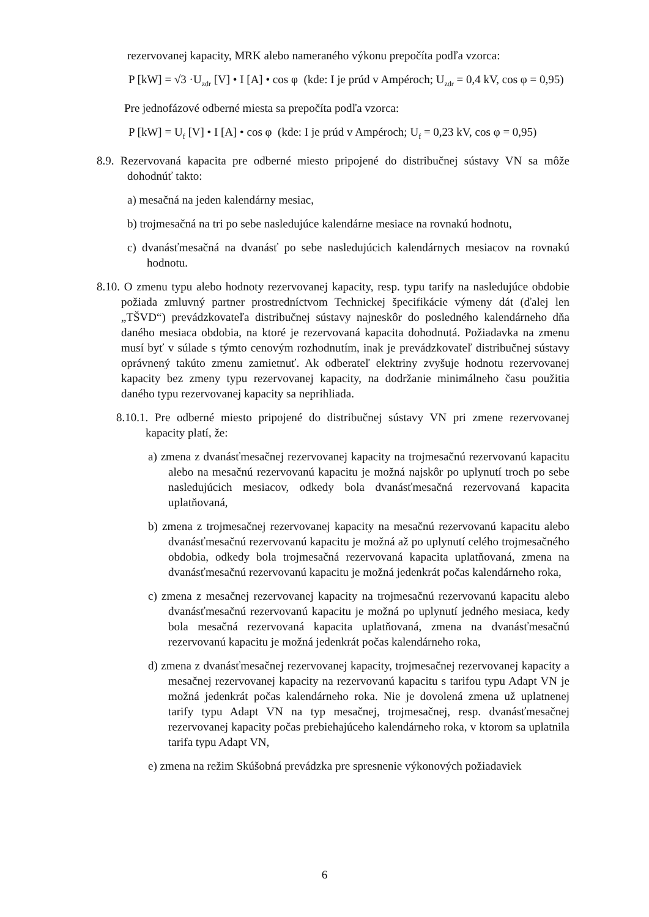rezervovanej kapacity, MRK alebo nameraného výkonu prepočíta podľa vzorca:
P [kW] = √3 ·U<sub>zdr</sub> [V] • I [A] • cos φ (kde: I je prúd v Ampéroch; U<sub>zdr</sub> = 0,4 kV, cos φ = 0,95)
Pre jednofázové odberné miesta sa prepočíta podľa vzorca:
P [kW] = U<sub>f</sub> [V] • I [A] • cos φ (kde: I je prúd v Ampéroch; U<sub>f</sub> = 0,23 kV, cos φ = 0,95)
8.9. Rezervovaná kapacita pre odberné miesto pripojené do distribučnej sústavy VN sa môže dohodnúť takto:
a) mesačná na jeden kalendárny mesiac,
b) trojmesačná na tri po sebe nasledujúce kalendárne mesiace na rovnakú hodnotu,
c) dvanásťmesačná na dvanásť po sebe nasledujúcich kalendárnych mesiacov na rovnakú hodnotu.
8.10. O zmenu typu alebo hodnoty rezervovanej kapacity, resp. typu tarify na nasledujúce obdobie požiada zmluvný partner prostredníctvom Technickej špecifikácie výmeny dát (ďalej len „TŠVD“) prevádzkovateľa distribučnej sústavy najneskôr do posledného kalendárneho dňa daného mesiaca obdobia, na ktoré je rezervovaná kapacita dohodnutá. Požiadavka na zmenu musí byť v súlade s týmto cenovým rozhodnutím, inak je prevádzkovateľ distribučnej sústavy oprávnený takúto zmenu zamietnuť. Ak odberateľ elektriny zvyšuje hodnotu rezervovanej kapacity bez zmeny typu rezervovanej kapacity, na dodržanie minimálneho času použitia daného typu rezervovanej kapacity sa neprihliada.
8.10.1. Pre odberné miesto pripojené do distribučnej sústavy VN pri zmene rezervovanej kapacity platí, že:
a) zmena z dvanásťmesačnej rezervovanej kapacity na trojmesačnú rezervovanú kapacitu alebo na mesačnú rezervovanú kapacitu je možná najskôr po uplynutí troch po sebe nasledujúcich mesiacov, odkedy bola dvanásťmesačná rezervovaná kapacita uplatňovaná,
b) zmena z trojmesačnej rezervovanej kapacity na mesačnú rezervovanú kapacitu alebo dvanásťmesačnú rezervovanú kapacitu je možná až po uplynutí celého trojmesačného obdobia, odkedy bola trojmesačná rezervovaná kapacita uplatňovaná, zmena na dvanásťmesačnú rezervovanú kapacitu je možná jedenkrát počas kalendárneho roka,
c) zmena z mesačnej rezervovanej kapacity na trojmesačnú rezervovanú kapacitu alebo dvanásťmesačnú rezervovanú kapacitu je možná po uplynutí jedného mesiaca, kedy bola mesačná rezervovaná kapacita uplatňovaná, zmena na dvanásťmesačnú rezervovanú kapacitu je možná jedenkrát počas kalendárneho roka,
d) zmena z dvanásťmesačnej rezervovanej kapacity, trojmesačnej rezervovanej kapacity a mesačnej rezervovanej kapacity na rezervovanú kapacitu s tarifou typu Adapt VN je možná jedenkrát počas kalendárneho roka. Nie je dovolená zmena už uplatnenej tarify typu Adapt VN na typ mesačnej, trojmesačnej, resp. dvanásťmesačnej rezervovanej kapacity počas prebiehajúceho kalendárneho roka, v ktorom sa uplatnila tarifa typu Adapt VN,
e) zmena na režim Skúšobná prevádzka pre spresnenie výkonových požiadaviek
6